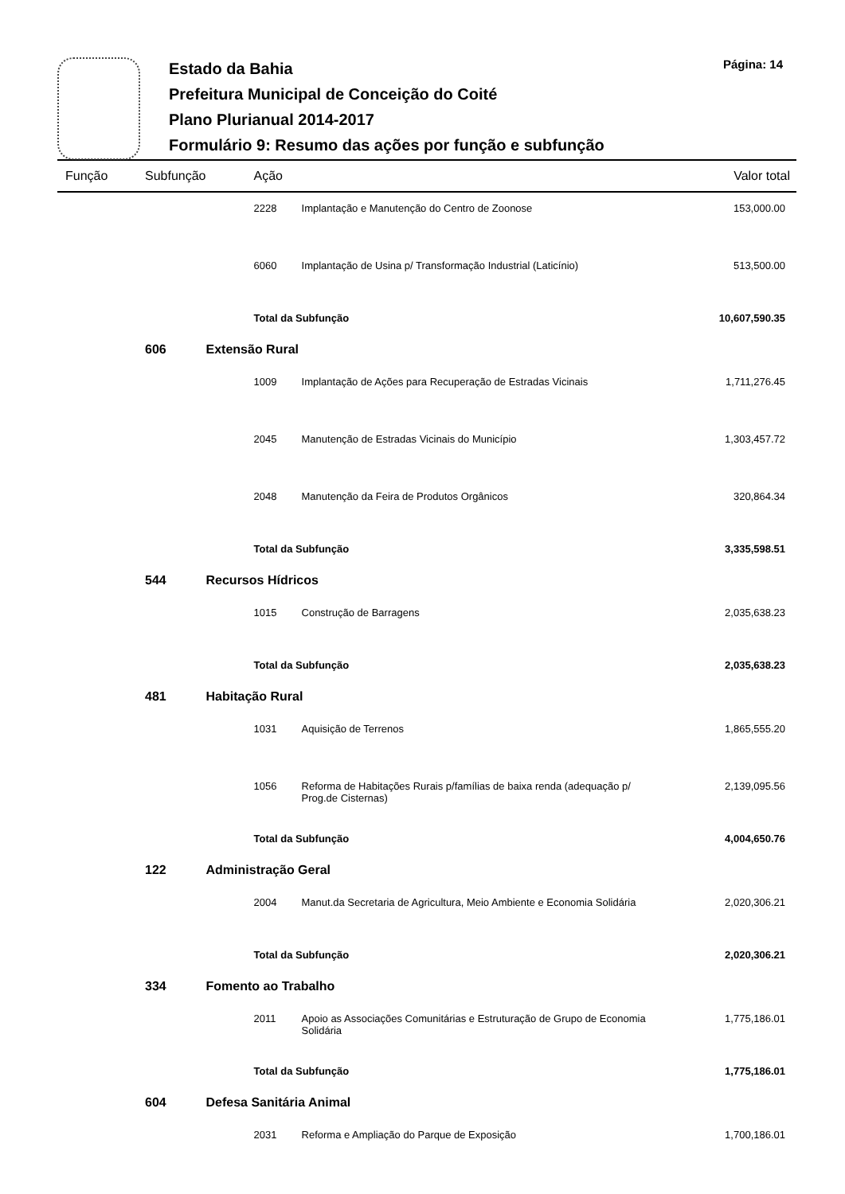Estado da Bahia
Prefeitura Municipal de Conceição do Coité
Plano Plurianual 2014-2017
Formulário 9: Resumo das ações por função e subfunção
Página: 14
| Função | Subfunção | Ação | | Valor total |
| --- | --- | --- | --- | --- |
| | | 2228 | Implantação e Manutenção do Centro de Zoonose | 153,000.00 |
| | | 6060 | Implantação de Usina p/ Transformação Industrial (Laticínio) | 513,500.00 |
| | | Total da Subfunção | | 10,607,590.35 |
| | 606 | Extensão Rural | | |
| | | 1009 | Implantação de Ações para Recuperação de Estradas Vicinais | 1,711,276.45 |
| | | 2045 | Manutenção de Estradas Vicinais do Município | 1,303,457.72 |
| | | 2048 | Manutenção da Feira de Produtos Orgânicos | 320,864.34 |
| | | Total da Subfunção | | 3,335,598.51 |
| | 544 | Recursos Hídricos | | |
| | | 1015 | Construção de Barragens | 2,035,638.23 |
| | | Total da Subfunção | | 2,035,638.23 |
| | 481 | Habitação Rural | | |
| | | 1031 | Aquisição de Terrenos | 1,865,555.20 |
| | | 1056 | Reforma de Habitações Rurais p/famílias de baixa renda (adequação p/ Prog.de Cisternas) | 2,139,095.56 |
| | | Total da Subfunção | | 4,004,650.76 |
| | 122 | Administração Geral | | |
| | | 2004 | Manut.da Secretaria de Agricultura, Meio Ambiente e Economia Solidária | 2,020,306.21 |
| | | Total da Subfunção | | 2,020,306.21 |
| | 334 | Fomento ao Trabalho | | |
| | | 2011 | Apoio as Associações Comunitárias e Estruturação de Grupo de Economia Solidária | 1,775,186.01 |
| | | Total da Subfunção | | 1,775,186.01 |
| | 604 | Defesa Sanitária Animal | | |
| | | 2031 | Reforma e Ampliação do Parque de Exposição | 1,700,186.01 |